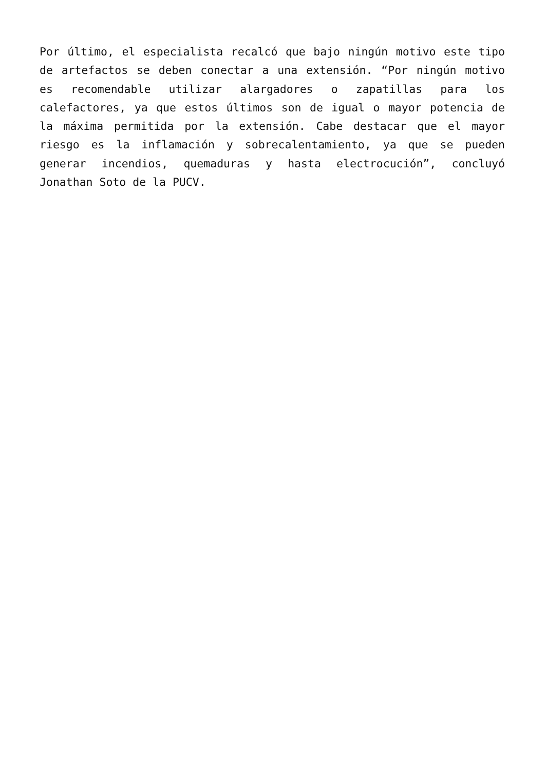Por último, el especialista recalcó que bajo ningún motivo este tipo de artefactos se deben conectar a una extensión. “Por ningún motivo es recomendable utilizar alargadores o zapatillas para los calefactores, ya que estos últimos son de igual o mayor potencia de la máxima permitida por la extensión. Cabe destacar que el mayor riesgo es la inflamación y sobrecalentamiento, ya que se pueden generar incendios, quemaduras y hasta electrocución”, concluyó Jonathan Soto de la PUCV.